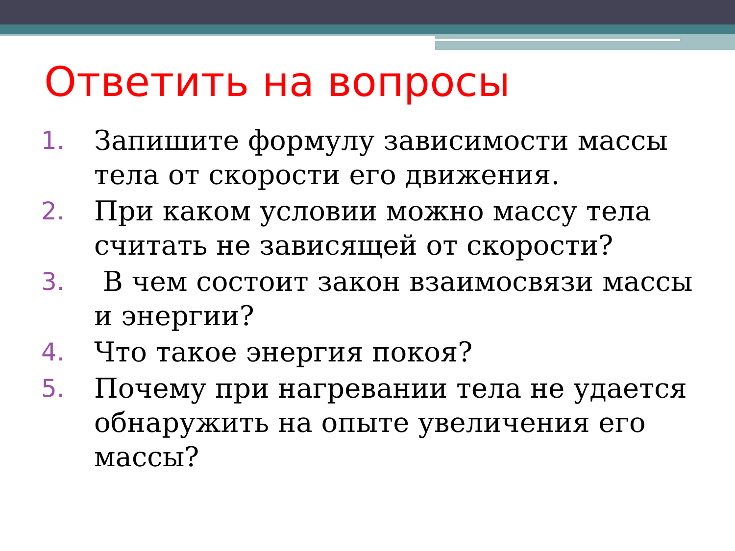Ответить на вопросы
1. Запишите формулу зависимости массы тела от скорости его движения.
2. При каком условии можно массу тела считать не зависящей от скорости?
3. В чем состоит закон взаимосвязи массы и энергии?
4. Что такое энергия покоя?
5. Почему при нагревании тела не удается обнаружить на опыте увеличения его массы?